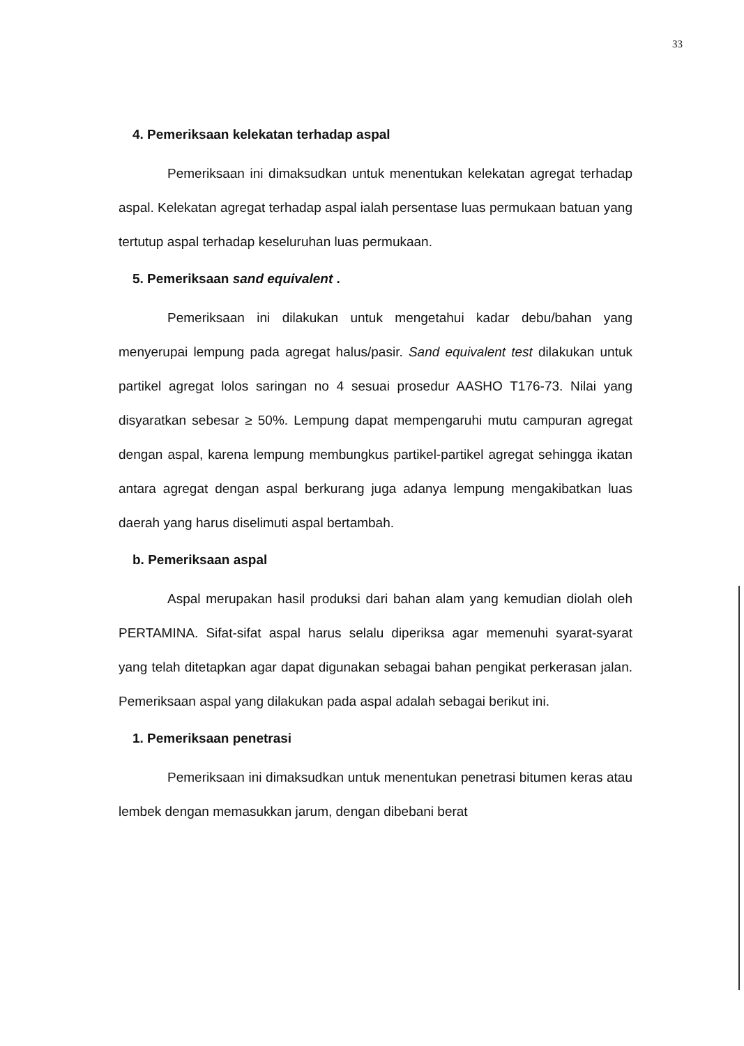33
4. Pemeriksaan kelekatan terhadap aspal
Pemeriksaan ini dimaksudkan untuk menentukan kelekatan agregat terhadap aspal. Kelekatan agregat terhadap aspal ialah persentase luas permukaan batuan yang tertutup aspal terhadap keseluruhan luas permukaan.
5. Pemeriksaan sand equivalent .
Pemeriksaan ini dilakukan untuk mengetahui kadar debu/bahan yang menyerupai lempung pada agregat halus/pasir. Sand equivalent test dilakukan untuk partikel agregat lolos saringan no 4 sesuai prosedur AASHO T176-73. Nilai yang disyaratkan sebesar ≥ 50%. Lempung dapat mempengaruhi mutu campuran agregat dengan aspal, karena lempung membungkus partikel-partikel agregat sehingga ikatan antara agregat dengan aspal berkurang juga adanya lempung mengakibatkan luas daerah yang harus diselimuti aspal bertambah.
b. Pemeriksaan aspal
Aspal merupakan hasil produksi dari bahan alam yang kemudian diolah oleh PERTAMINA. Sifat-sifat aspal harus selalu diperiksa agar memenuhi syarat-syarat yang telah ditetapkan agar dapat digunakan sebagai bahan pengikat perkerasan jalan. Pemeriksaan aspal yang dilakukan pada aspal adalah sebagai berikut ini.
1. Pemeriksaan penetrasi
Pemeriksaan ini dimaksudkan untuk menentukan penetrasi bitumen keras atau lembek dengan memasukkan jarum, dengan dibebani berat